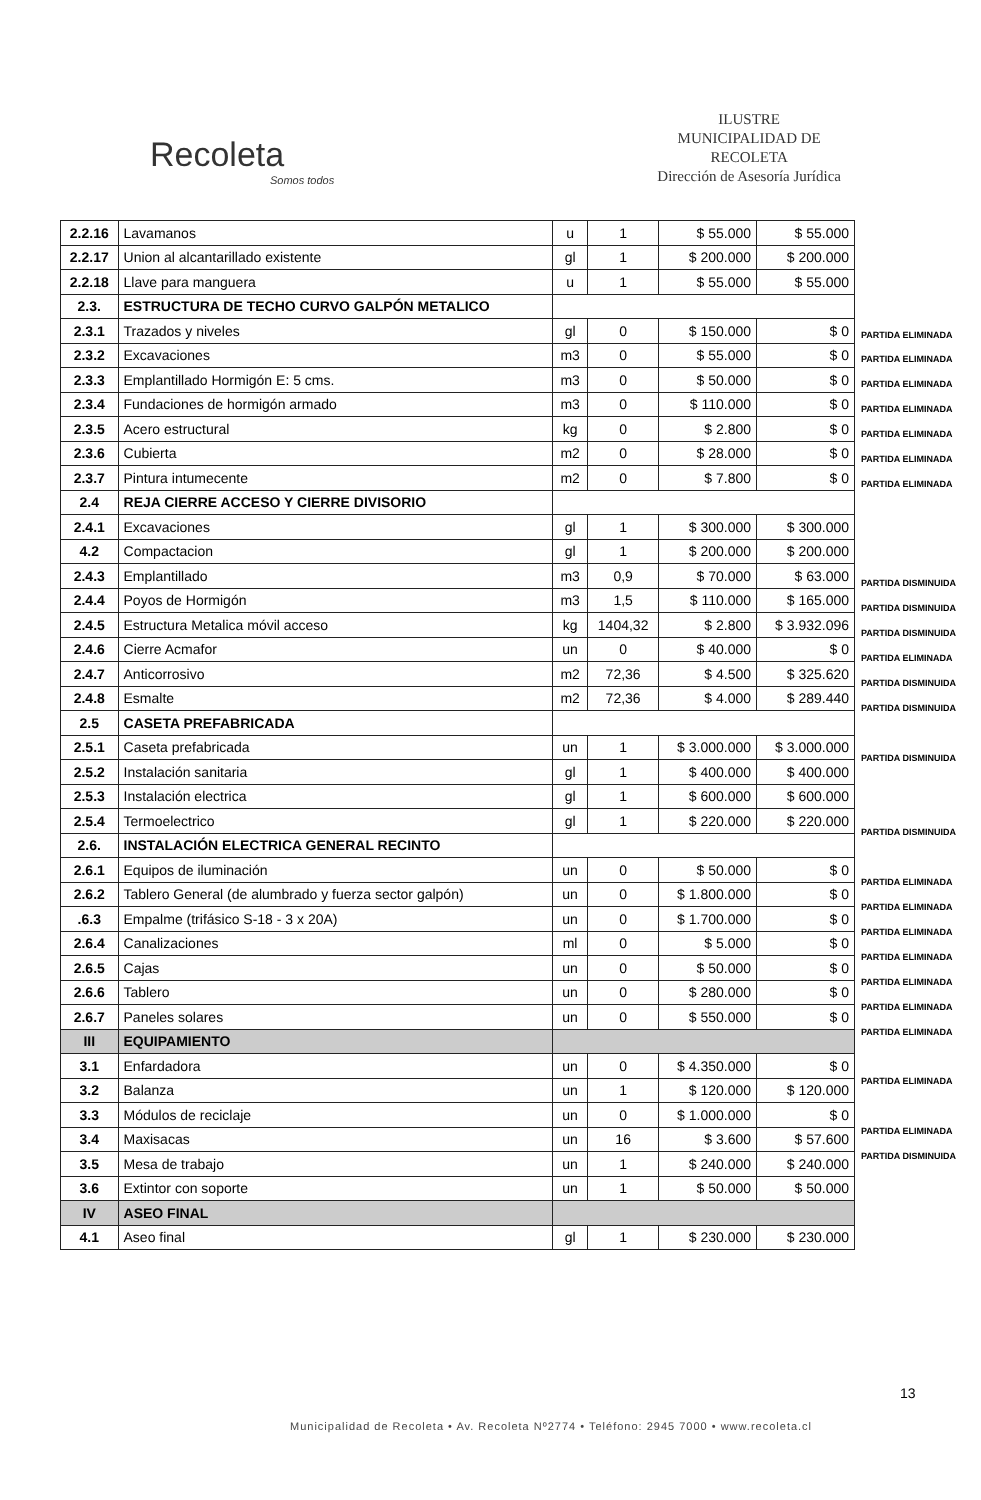Recoleta
Somos todos
ILUSTRE
MUNICIPALIDAD DE
RECOLETA
Dirección de Asesoría Jurídica
| 2.2.16 | Lavamanos | u | 1 | $ 55.000 | $ 55.000 |
| 2.2.17 | Union al alcantarillado existente | gl | 1 | $ 200.000 | $ 200.000 |
| 2.2.18 | Llave para manguera | u | 1 | $ 55.000 | $ 55.000 |
| 2.3. | ESTRUCTURA DE TECHO CURVO GALPÓN METALICO | | | | |
| 2.3.1 | Trazados y niveles | gl | 0 | $ 150.000 | $ 0 |
| 2.3.2 | Excavaciones | m3 | 0 | $ 55.000 | $ 0 |
| 2.3.3 | Emplantillado Hormigón E: 5 cms. | m3 | 0 | $ 50.000 | $ 0 |
| 2.3.4 | Fundaciones de hormigón armado | m3 | 0 | $ 110.000 | $ 0 |
| 2.3.5 | Acero estructural | kg | 0 | $ 2.800 | $ 0 |
| 2.3.6 | Cubierta | m2 | 0 | $ 28.000 | $ 0 |
| 2.3.7 | Pintura intumecente | m2 | 0 | $ 7.800 | $ 0 |
| 2.4 | REJA CIERRE ACCESO Y CIERRE DIVISORIO | | | | |
| 2.4.1 | Excavaciones | gl | 1 | $ 300.000 | $ 300.000 |
| 4.2 | Compactacion | gl | 1 | $ 200.000 | $ 200.000 |
| 2.4.3 | Emplantillado | m3 | 0,9 | $ 70.000 | $ 63.000 |
| 2.4.4 | Poyos de Hormigón | m3 | 1,5 | $ 110.000 | $ 165.000 |
| 2.4.5 | Estructura Metalica móvil acceso | kg | 1404,32 | $ 2.800 | $ 3.932.096 |
| 2.4.6 | Cierre Acmafor | un | 0 | $ 40.000 | $ 0 |
| 2.4.7 | Anticorrosivo | m2 | 72,36 | $ 4.500 | $ 325.620 |
| 2.4.8 | Esmalte | m2 | 72,36 | $ 4.000 | $ 289.440 |
| 2.5 | CASETA PREFABRICADA | | | | |
| 2.5.1 | Caseta prefabricada | un | 1 | $ 3.000.000 | $ 3.000.000 |
| 2.5.2 | Instalación sanitaria | gl | 1 | $ 400.000 | $ 400.000 |
| 2.5.3 | Instalación electrica | gl | 1 | $ 600.000 | $ 600.000 |
| 2.5.4 | Termoelectrico | gl | 1 | $ 220.000 | $ 220.000 |
| 2.6. | INSTALACIÓN ELECTRICA GENERAL RECINTO | | | | |
| 2.6.1 | Equipos de iluminación | un | 0 | $ 50.000 | $ 0 |
| 2.6.2 | Tablero General (de alumbrado y fuerza sector galpón) | un | 0 | $ 1.800.000 | $ 0 |
| .6.3 | Empalme (trifásico S-18 - 3 x 20A) | un | 0 | $ 1.700.000 | $ 0 |
| 2.6.4 | Canalizaciones | ml | 0 | $ 5.000 | $ 0 |
| 2.6.5 | Cajas | un | 0 | $ 50.000 | $ 0 |
| 2.6.6 | Tablero | un | 0 | $ 280.000 | $ 0 |
| 2.6.7 | Paneles solares | un | 0 | $ 550.000 | $ 0 |
| III | EQUIPAMIENTO | | | | |
| 3.1 | Enfardadora | un | 0 | $ 4.350.000 | $ 0 |
| 3.2 | Balanza | un | 1 | $ 120.000 | $ 120.000 |
| 3.3 | Módulos de reciclaje | un | 0 | $ 1.000.000 | $ 0 |
| 3.4 | Maxisacas | un | 16 | $ 3.600 | $ 57.600 |
| 3.5 | Mesa de trabajo | un | 1 | $ 240.000 | $ 240.000 |
| 3.6 | Extintor con soporte | un | 1 | $ 50.000 | $ 50.000 |
| IV | ASEO FINAL | | | | |
| 4.1 | Aseo final | gl | 1 | $ 230.000 | $ 230.000 |
PARTIDA ELIMINADA
PARTIDA ELIMINADA
PARTIDA ELIMINADA
PARTIDA ELIMINADA
PARTIDA ELIMINADA
PARTIDA ELIMINADA
PARTIDA ELIMINADA
PARTIDA DISMINUIDA
PARTIDA DISMINUIDA
PARTIDA DISMINUIDA
PARTIDA ELIMINADA
PARTIDA DISMINUIDA
PARTIDA DISMINUIDA
PARTIDA DISMINUIDA
PARTIDA DISMINUIDA
PARTIDA ELIMINADA
PARTIDA ELIMINADA
PARTIDA ELIMINADA
PARTIDA ELIMINADA
PARTIDA ELIMINADA
PARTIDA ELIMINADA
PARTIDA ELIMINADA
PARTIDA ELIMINADA
PARTIDA ELIMINADA
PARTIDA DISMINUIDA
13
Municipalidad de Recoleta • Av. Recoleta Nº2774 • Teléfono: 2945 7000 • www.recoleta.cl